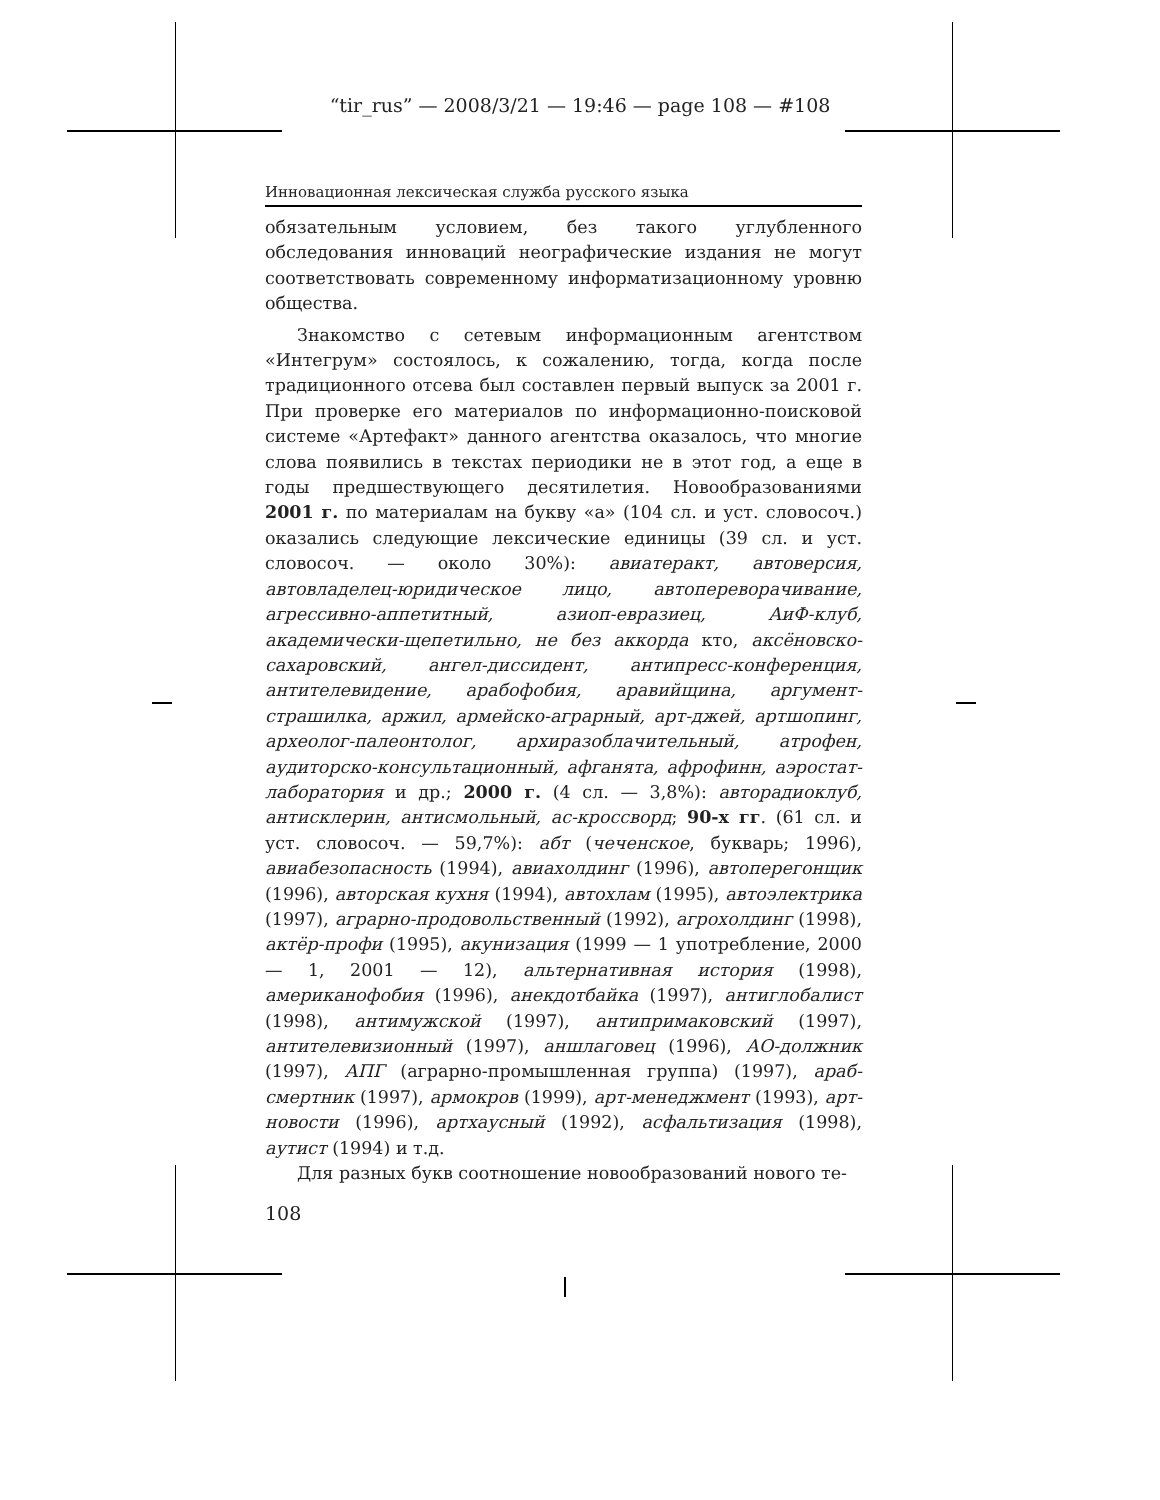“tir_rus” — 2008/3/21 — 19:46 — page 108 — #108
Инновационная лексическая служба русского языка
обязательным условием, без такого углубленного обследования инноваций неографические издания не могут соответствовать современному информатизационному уровню общества.
Знакомство с сетевым информационным агентством «Интегрум» состоялось, к сожалению, тогда, когда после традиционного отсева был составлен первый выпуск за 2001 г. При проверке его материалов по информационно-поисковой системе «Артефакт» данного агентства оказалось, что многие слова появились в текстах периодики не в этот год, а еще в годы предшествующего десятилетия. Новообразованиями 2001 г. по материалам на букву «а» (104 сл. и уст. словосоч.) оказались следующие лексические единицы (39 сл. и уст. словосоч. — около 30%): авиатеракт, автоверсия, автовладелец-юридическое лицо, автопереворачивание, агрессивно-аппетитный, азиоп-евразиец, АиФ-клуб, академически-щепетильно, не без аккорда кто, аксёновско-сахаровский, ангел-диссидент, антипресс-конференция, антителевидение, арабофобия, аравийщина, аргумент-страшилка, аржил, армейско-аграрный, арт-джей, артшопинг, археолог-палеонтолог, архиразоблачительный, атрофен, аудиторско-консультационный, афганята, афрофинн, аэростат-лаборатория и др.; 2000 г. (4 сл. — 3,8%): авторадиоклуб, антисклерин, антисмольный, ас-кроссворд; 90-х гг. (61 сл. и уст. словосоч. — 59,7%): абт (чеченское, букварь; 1996), авиабезопасность (1994), авиахолдинг (1996), автоперегонщик (1996), авторская кухня (1994), автохлам (1995), автоэлектрика (1997), аграрно-продовольственный (1992), агрохолдинг (1998), актёр-профи (1995), акунизация (1999 — 1 употребление, 2000 — 1, 2001 — 12), альтернативная история (1998), американофобия (1996), анекдотбайка (1997), антиглобалист (1998), антимужской (1997), антипримаковский (1997), антителевизионный (1997), аншлаговец (1996), АО-должник (1997), АПГ (аграрно-промышленная группа) (1997), араб-смертник (1997), армокров (1999), арт-менеджмент (1993), арт-новости (1996), артхаусный (1992), асфальтизация (1998), аутист (1994) и т.д.
Для разных букв соотношение новообразований нового те-
108